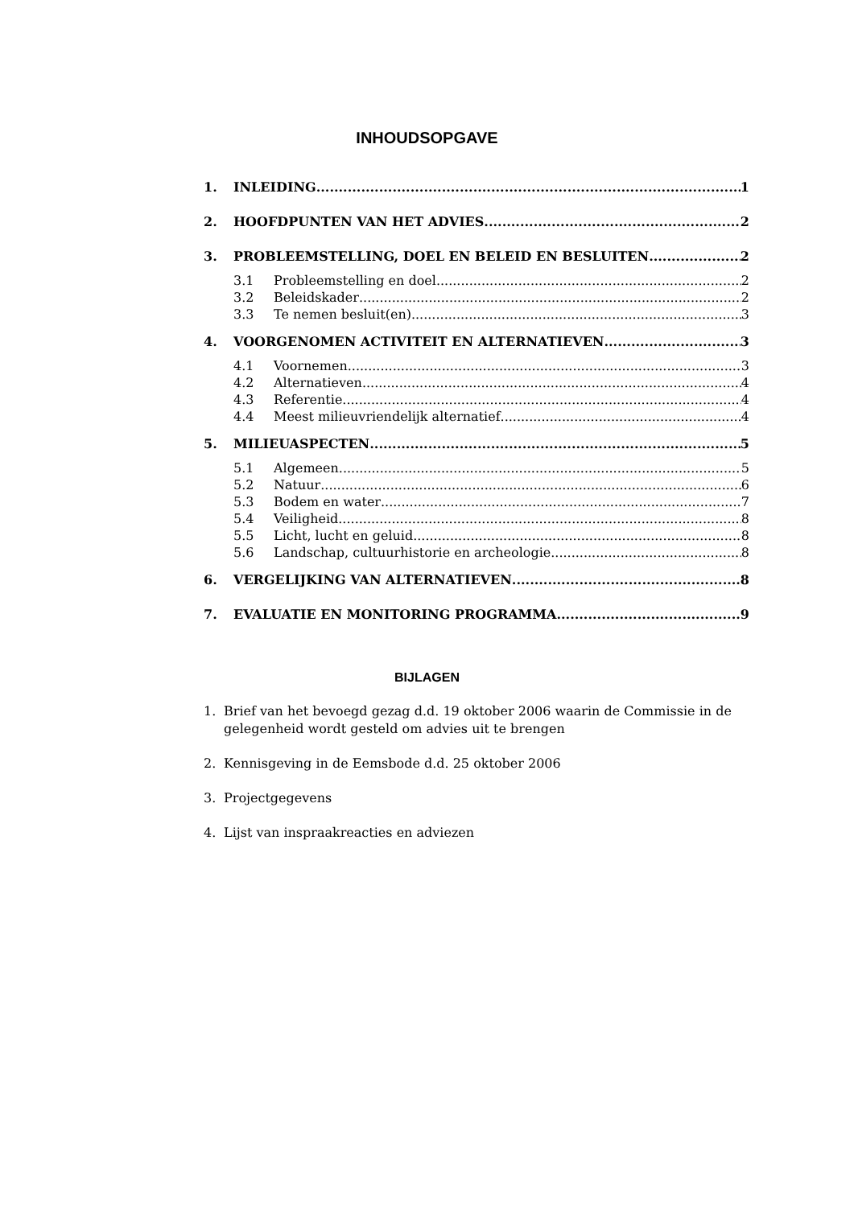INHOUDSOPGAVE
1. INLEIDING 1
2. HOOFDPUNTEN VAN HET ADVIES 2
3. PROBLEEMSTELLING, DOEL EN BELEID EN BESLUITEN 2
3.1 Probleemstelling en doel 2
3.2 Beleidskader 2
3.3 Te nemen besluit(en) 3
4. VOORGENOMEN ACTIVITEIT EN ALTERNATIEVEN 3
4.1 Voornemen 3
4.2 Alternatieven 4
4.3 Referentie 4
4.4 Meest milieuvriendelijk alternatief 4
5. MILIEUASPECTEN 5
5.1 Algemeen 5
5.2 Natuur 6
5.3 Bodem en water 7
5.4 Veiligheid 8
5.5 Licht, lucht en geluid 8
5.6 Landschap, cultuurhistorie en archeologie 8
6. VERGELIJKING VAN ALTERNATIEVEN 8
7. EVALUATIE EN MONITORING PROGRAMMA 9
BIJLAGEN
1. Brief van het bevoegd gezag d.d. 19 oktober 2006 waarin de Commissie in de gelegenheid wordt gesteld om advies uit te brengen
2. Kennisgeving in de Eemsbode d.d. 25 oktober 2006
3. Projectgegevens
4. Lijst van inspraakreacties en adviezen